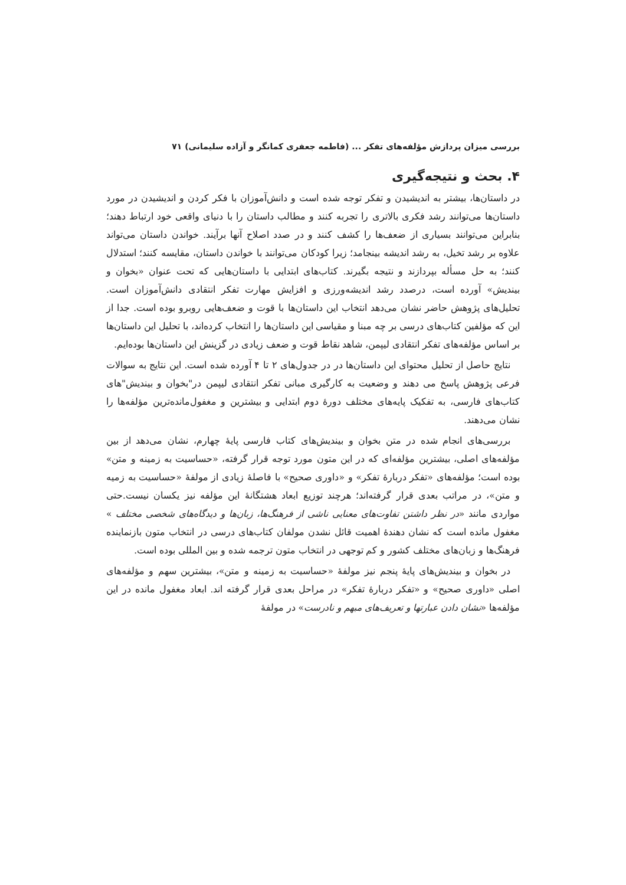بررسی میزان پردازش مؤلفه‌های تفکر ... (فاطمه جعفری کمانگر و آزاده سلیمانی) ۷۱
۴. بحث و نتیجه‌گیری
در داستان‌ها، بیشتر به اندیشیدن و تفکر توجه شده است و دانش‌آموزان با فکر کردن و اندیشیدن در مورد داستان‌ها می‌توانند رشد فکری بالاتری را تجربه کنند و مطالب داستان را با دنیای واقعی خود ارتباط دهند؛ بنابراین می‌توانند بسیاری از ضعف‌ها را کشف کنند و در صدد اصلاح آنها برآیند. خواندن داستان می‌تواند علاوه بر رشد تخیل، به رشد اندیشه بینجامد؛ زیرا کودکان می‌توانند با خواندن داستان، مقایسه کنند؛ استدلال کنند؛ به حل مسأله بپردازند و نتیجه بگیرند. کتاب‌های ابتدایی با داستان‌هایی که تحت عنوان «بخوان و بیندیش» آورده است، درصدد رشد اندیشه‌ورزی و افزایش مهارت تفکر انتقادی دانش‌آموزان است. تحلیل‌های پژوهش حاضر نشان می‌دهد انتخاب این داستان‌ها با قوت و ضعف‌هایی روبرو بوده است. جدا از این که مؤلفین کتاب‌های درسی بر چه مبنا و مقیاسی این داستان‌ها را انتخاب کرده‌اند، با تحلیل این داستان‌ها بر اساس مؤلفه‌های تفکر انتقادی لیپمن، شاهد نقاط قوت و ضعف زیادی در گزینش این داستان‌ها بوده‌ایم.
نتایج حاصل از تحلیل محتوای این داستان‌ها در در جدول‌های ۲ تا ۴ آورده شده است. این نتایج به سوالات فرعی پژوهش پاسخ می دهند و وضعیت به کارگیری مبانی تفکر انتقادی لیپمن در"بخوان و بیندیش"های کتاب‌های فارسی، به تفکیک پایه‌های مختلف دورهٔ دوم ابتدایی و بیشترین و مغفول‌مانده‌ترین مؤلفه‌ها را نشان می‌دهند.
بررسی‌های انجام شده در متن بخوان و بیندیش‌های کتاب فارسی پایهٔ چهارم، نشان می‌دهد از بین مؤلفه‌های اصلی، بیشترین مؤلفه‌ای که در این متون مورد توجه قرار گرفته، «حساسیت به زمینه و متن» بوده است؛ مؤلفه‌های «تفکر دربارهٔ تفکر» و «داوری صحیح» با فاصلهٔ زیادی از مولفهٔ «حساسیت به زمیه و متن»، در مراتب بعدی قرار گرفته‌اند؛ هرچند توزیع ابعاد هشتگانهٔ این مؤلفه نیز یکسان نیست.حتی مواردی مانند «در نظر داشتن تفاوت‌های معنایی ناشی از فرهنگ‌ها، زبان‌ها و دیدگاه‌های شخصی مختلف » مغفول مانده است که نشان دهندهٔ اهمیت قائل نشدن مولفان کتاب‌های درسی در انتخاب متون بازنماینده فرهنگ‌ها و زبان‌های مختلف کشور و کم توجهی در انتخاب متون ترجمه شده و بین المللی بوده است.
در بخوان و بیندیش‌های پایهٔ پنجم نیز مولفهٔ «حساسیت به زمینه و متن»، بیشترین سهم و مؤلفه‌های اصلی «داوری صحیح» و «تفکر دربارهٔ تفکر» در مراحل بعدی قرار گرفته اند. ابعاد مغفول مانده در این مؤلفه‌ها «نشان دادن عبارتها و تعریف‌های مبهم و نادرست» در مولفهٔ